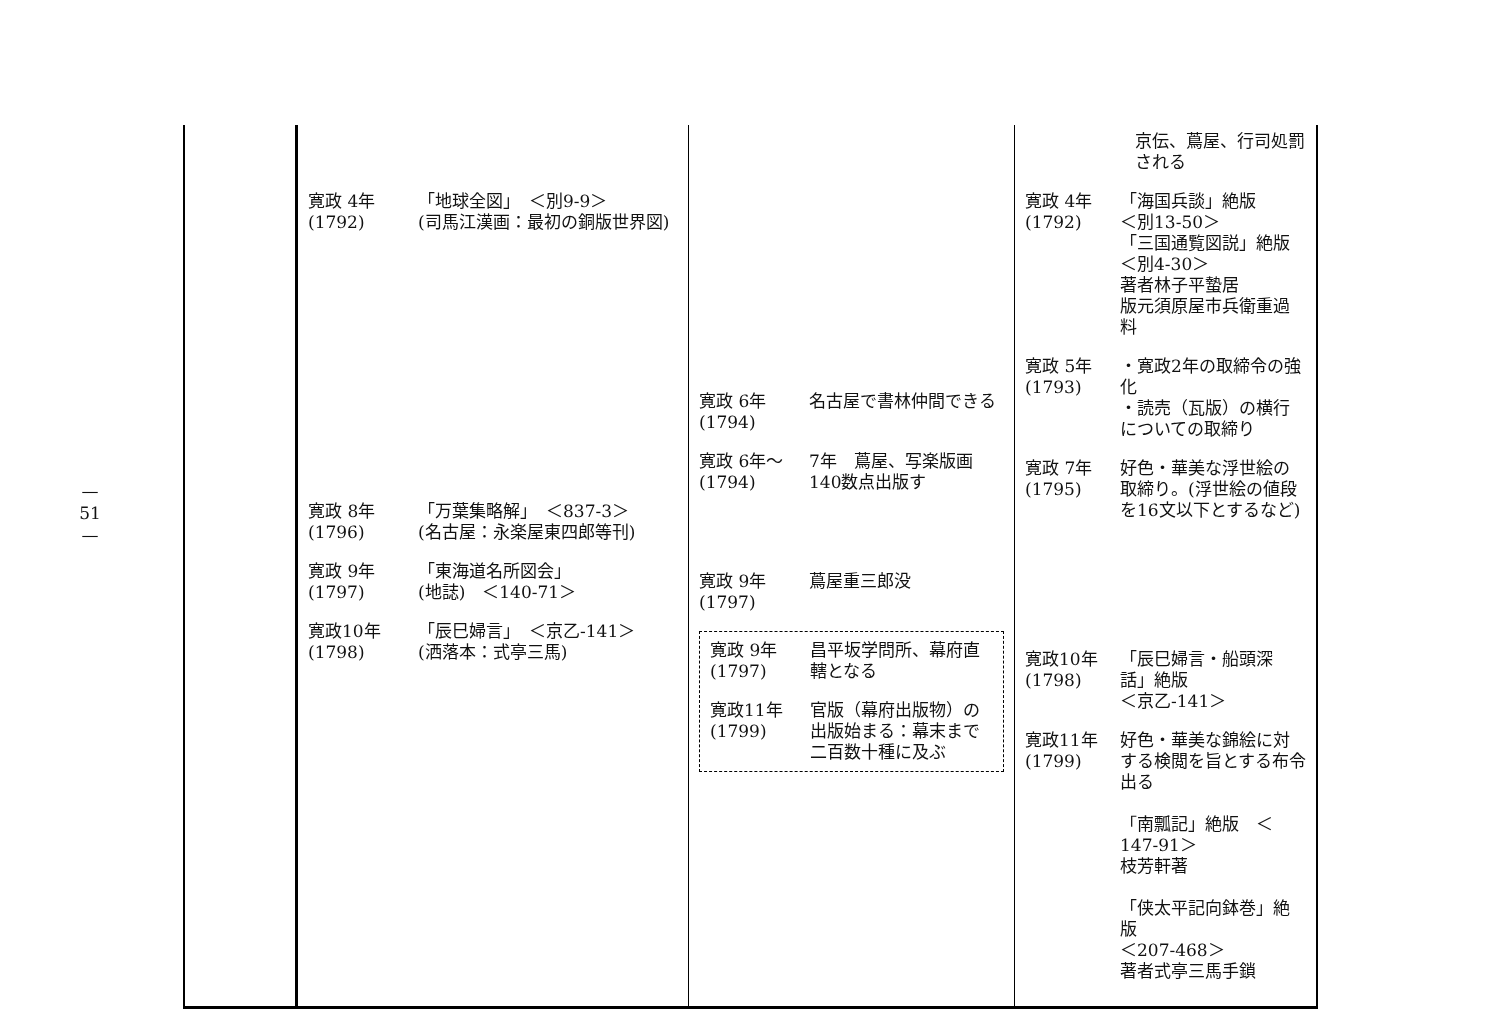—
51
—
| | 寛政 4年 (1792) 「地球全図」 ＜別9-9＞ (司馬江漢画：最初の銅版世界図) 寛政 8年 (1796) 「万葉集略解」 ＜837-3＞ (名古屋：永楽屋東四郎等刊) 寛政 9年 (1797) 「東海道名所図会」 (地誌) ＜140-71＞ 寛政10年 (1798) 「辰巳婦言」 ＜京乙-141＞ (洒落本：式亭三馬) | 寛政 6年 (1794) 名古屋で書林仲間できる 寛政 6年〜 (1794) 7年 蔦屋、写楽版画140数点出版す 寛政 9年 (1797) 蔦屋重三郎没 寛政 9年 (1797) 昌平坂学問所、幕府直轄となる 寛政11年 (1799) 官版（幕府出版物）の出版始まる：幕末まで二百数十種に及ぶ | 京伝、蔦屋、行司処罰される 寛政 4年 (1792) 「海国兵談」絶版 ＜別13-50＞ 「三国通覧図説」絶版 ＜別4-30＞ 著者林子平蟄居 版元須原屋市兵衛重過料 寛政 5年 (1793) ・寛政2年の取締令の強化 ・読売（瓦版）の横行についての取締り 寛政 7年 (1795) 好色・華美な浮世絵の取締り。(浮世絵の値段を16文以下とするなど) 寛政10年 (1798) 「辰巳婦言・船頭深話」絶版 ＜京乙-141＞ 寛政11年 (1799) 好色・華美な錦絵に対する検閲を旨とする布令出る 「南瓢記」絶版 ＜147-91＞ 枝芳軒著 「侠太平記向鉢巻」絶版 ＜207-468＞ 著者式亭三馬手鎖 |